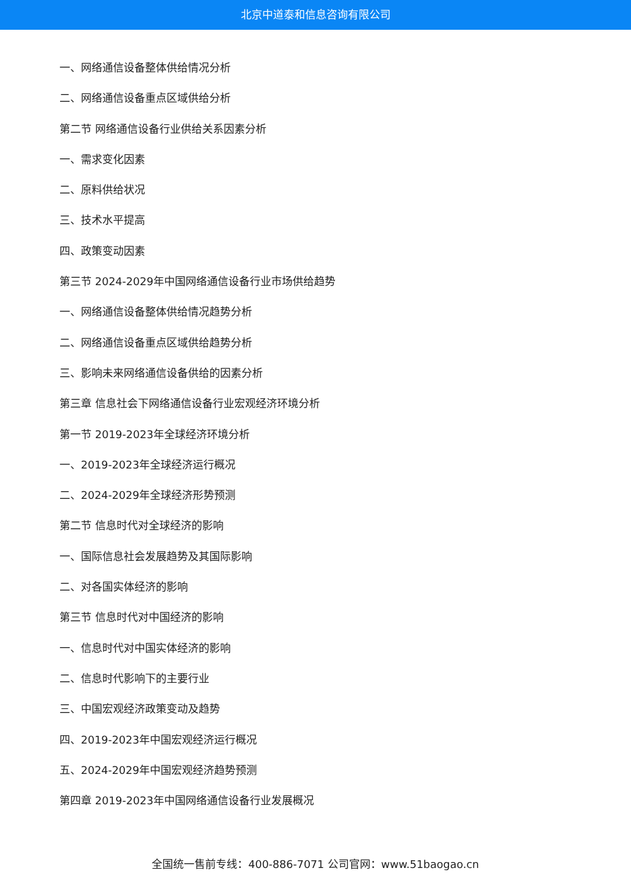北京中道泰和信息咨询有限公司
一、网络通信设备整体供给情况分析
二、网络通信设备重点区域供给分析
第二节 网络通信设备行业供给关系因素分析
一、需求变化因素
二、原料供给状况
三、技术水平提高
四、政策变动因素
第三节 2024-2029年中国网络通信设备行业市场供给趋势
一、网络通信设备整体供给情况趋势分析
二、网络通信设备重点区域供给趋势分析
三、影响未来网络通信设备供给的因素分析
第三章 信息社会下网络通信设备行业宏观经济环境分析
第一节 2019-2023年全球经济环境分析
一、2019-2023年全球经济运行概况
二、2024-2029年全球经济形势预测
第二节 信息时代对全球经济的影响
一、国际信息社会发展趋势及其国际影响
二、对各国实体经济的影响
第三节 信息时代对中国经济的影响
一、信息时代对中国实体经济的影响
二、信息时代影响下的主要行业
三、中国宏观经济政策变动及趋势
四、2019-2023年中国宏观经济运行概况
五、2024-2029年中国宏观经济趋势预测
第四章 2019-2023年中国网络通信设备行业发展概况
全国统一售前专线：400-886-7071 公司官网：www.51baogao.cn